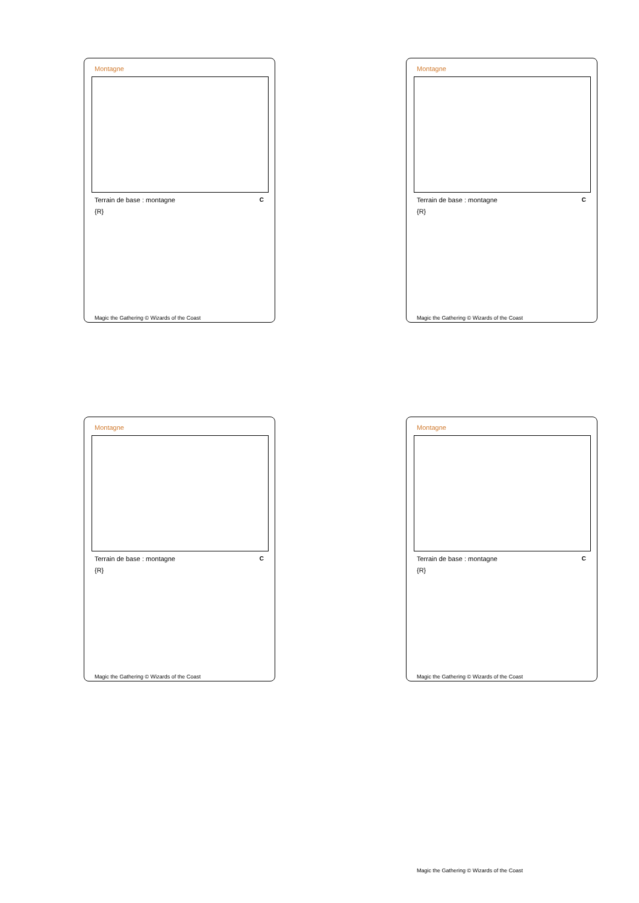Montagne
Terrain de base : montagne C
{R}
Magic the Gathering © Wizards of the Coast
Montagne
Terrain de base : montagne C
{R}
Magic the Gathering © Wizards of the Coast
Montagne
Terrain de base : montagne C
{R}
Magic the Gathering © Wizards of the Coast
Montagne
Terrain de base : montagne C
{R}
Magic the Gathering © Wizards of the Coast
Magic the Gathering © Wizards of the Coast